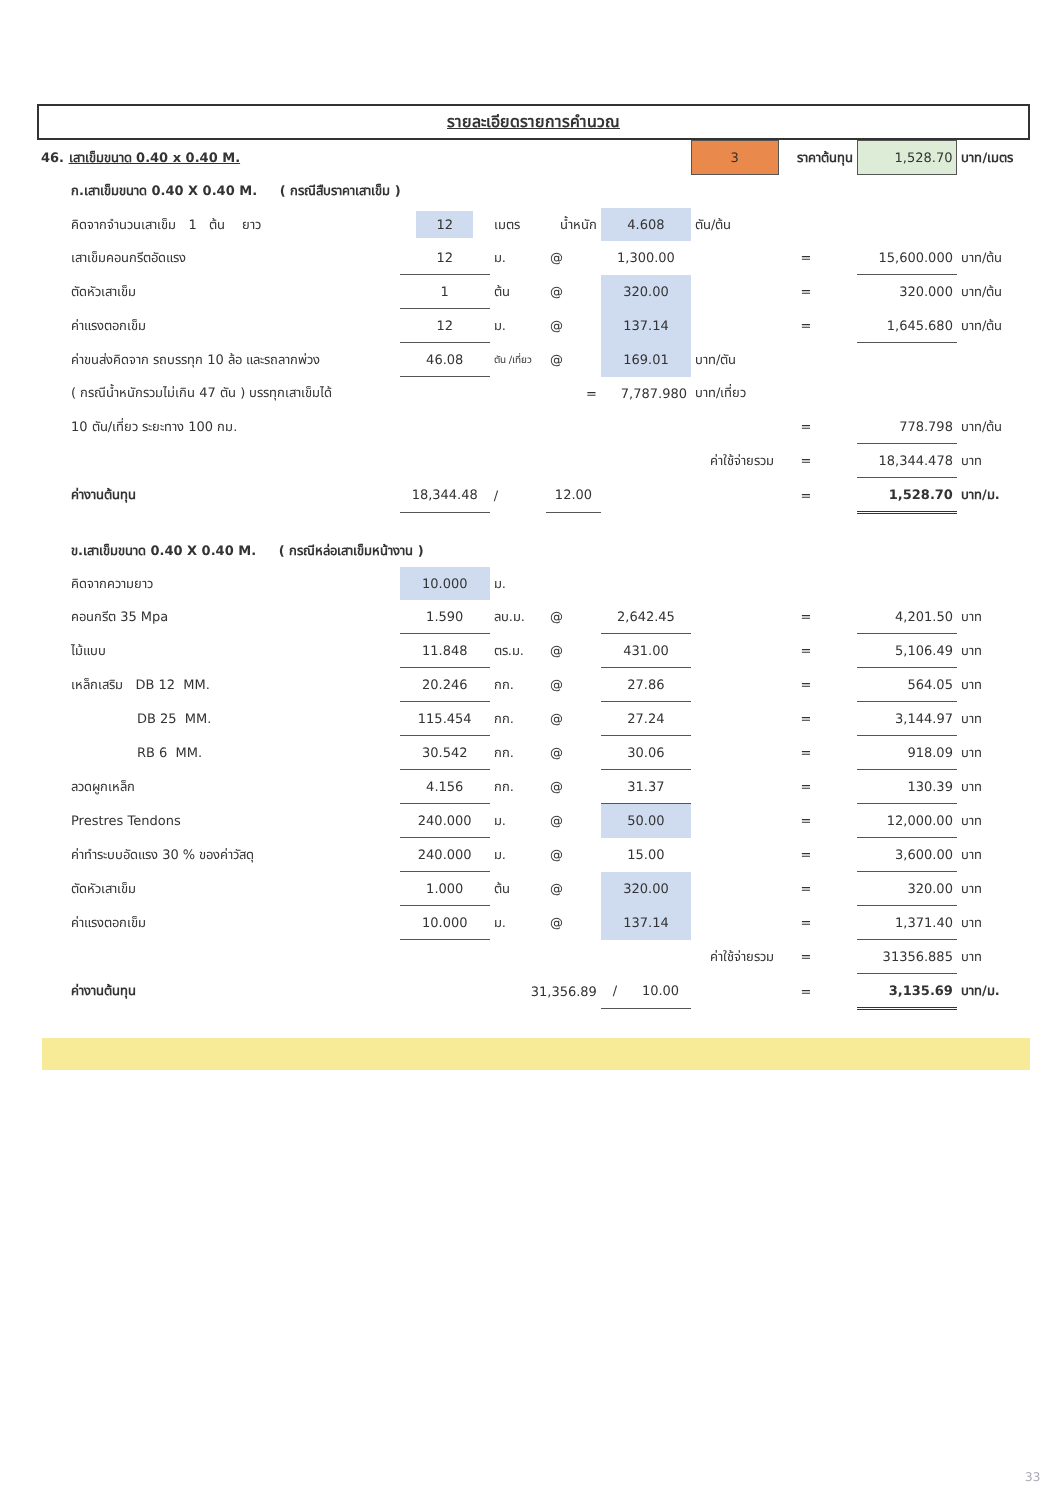รายละเอียดรายการคำนวณ
| 46. เสาเข็มขนาด 0.40 x 0.40 M. | | | | | 3 | ราคาต้นทุน | | 1,528.70 | บาท/เมตร |
| ก.เสาเข็มขนาด 0.40 X 0.40 M. ( กรณีสืบราคาเสาเข็ม ) | | | | | | | | | |
| คิดจากจำนวนเสาเข็ม 1 ต้น ยาว | 12 | เมตร | น้ำหนัก | 4.608 | ตัน/ต้น | | | | |
| เสาเข็มคอนกรีตอัดแรง | 12 | ม. | @ | 1,300.00 | | = | | 15,600.000 | บาท/ต้น |
| ตัดหัวเสาเข็ม | 1 | ต้น | @ | 320.00 | | = | | 320.000 | บาท/ต้น |
| ค่าแรงตอกเข็ม | 12 | ม. | @ | 137.14 | | = | | 1,645.680 | บาท/ต้น |
| ค่าขนส่งคิดจาก รถบรรทุก 10 ล้อ และรถลากพ่วง | 46.08 | ตัน /เที่ยว | @ | 169.01 | บาท/ตัน | | | | |
| ( กรณีน้ำหนักรวมไม่เกิน 47 ตัน ) บรรทุกเสาเข็มได้ | | | = | 7,787.980 | บาท/เที่ยว | | | | |
| 10 ตัน/เที่ยว ระยะทาง 100 กม. | | | | | | = | | 778.798 | บาท/ต้น |
| | | | | | ค่าใช้จ่ายรวม | = | | 18,344.478 | บาท |
| ค่างานต้นทุน | 18,344.48 | / | 12.00 | | | = | | 1,528.70 | บาท/ม. |
| ข.เสาเข็มขนาด 0.40 X 0.40 M. ( กรณีหล่อเสาเข็มหน้างาน ) | | | | | | | | | |
| คิดจากความยาว | 10.000 | ม. | | | | | | | |
| คอนกรีต 35 Mpa | 1.590 | ลบ.ม. | @ | 2,642.45 | | = | | 4,201.50 | บาท |
| ไม้แบบ | 11.848 | ตร.ม. | @ | 431.00 | | = | | 5,106.49 | บาท |
| เหล็กเสริม DB 12 MM. | 20.246 | กก. | @ | 27.86 | | = | | 564.05 | บาท |
| DB 25 MM. | 115.454 | กก. | @ | 27.24 | | = | | 3,144.97 | บาท |
| RB 6 MM. | 30.542 | กก. | @ | 30.06 | | = | | 918.09 | บาท |
| ลวดผูกเหล็ก | 4.156 | กก. | @ | 31.37 | | = | | 130.39 | บาท |
| Prestres Tendons | 240.000 | ม. | @ | 50.00 | | = | | 12,000.00 | บาท |
| ค่าทำระบบอัดแรง 30 % ของค่าวัสดุ | 240.000 | ม. | @ | 15.00 | | = | | 3,600.00 | บาท |
| ตัดหัวเสาเข็ม | 1.000 | ต้น | @ | 320.00 | | = | | 320.00 | บาท |
| ค่าแรงตอกเข็ม | 10.000 | ม. | @ | 137.14 | | = | | 1,371.40 | บาท |
| | | | | | ค่าใช้จ่ายรวม | = | | 31356.885 | บาท |
| ค่างานต้นทุน | | 31,356.89 | | / 10.00 | | = | | 3,135.69 | บาท/ม. |
33